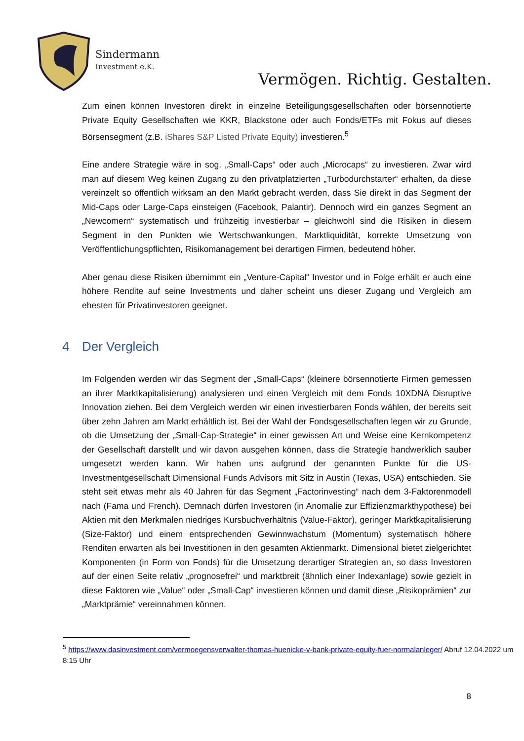Sindermann
Investment e.K.
Vermögen. Richtig. Gestalten.
Zum einen können Investoren direkt in einzelne Beteiligungsgesellschaften oder börsennotierte Private Equity Gesellschaften wie KKR, Blackstone oder auch Fonds/ETFs mit Fokus auf dieses Börsensegment (z.B. iShares S&P Listed Private Equity) investieren.<sup>5</sup>
Eine andere Strategie wäre in sog. „Small-Caps“ oder auch „Microcaps“ zu investieren. Zwar wird man auf diesem Weg keinen Zugang zu den privatplatzierten „Turbodurchstarter“ erhalten, da diese vereinzelt so öffentlich wirksam an den Markt gebracht werden, dass Sie direkt in das Segment der Mid-Caps oder Large-Caps einsteigen (Facebook, Palantir). Dennoch wird ein ganzes Segment an „Newcomern“ systematisch und frühzeitig investierbar – gleichwohl sind die Risiken in diesem Segment in den Punkten wie Wertschwankungen, Marktliquidität, korrekte Umsetzung von Veröffentlichungspflichten, Risikomanagement bei derartigen Firmen, bedeutend höher.
Aber genau diese Risiken übernimmt ein „Venture-Capital“ Investor und in Folge erhält er auch eine höhere Rendite auf seine Investments und daher scheint uns dieser Zugang und Vergleich am ehesten für Privatinvestoren geeignet.
4 Der Vergleich
Im Folgenden werden wir das Segment der „Small-Caps“ (kleinere börsennotierte Firmen gemessen an ihrer Marktkapitalisierung) analysieren und einen Vergleich mit dem Fonds 10XDNA Disruptive Innovation ziehen. Bei dem Vergleich werden wir einen investierbaren Fonds wählen, der bereits seit über zehn Jahren am Markt erhältlich ist. Bei der Wahl der Fondsgesellschaften legen wir zu Grunde, ob die Umsetzung der „Small-Cap-Strategie“ in einer gewissen Art und Weise eine Kernkompetenz der Gesellschaft darstellt und wir davon ausgehen können, dass die Strategie handwerklich sauber umgesetzt werden kann. Wir haben uns aufgrund der genannten Punkte für die US-Investmentgesellschaft Dimensional Funds Advisors mit Sitz in Austin (Texas, USA) entschieden. Sie steht seit etwas mehr als 40 Jahren für das Segment „Factorinvesting“ nach dem 3-Faktorenmodell nach (Fama und French). Demnach dürfen Investoren (in Anomalie zur Effizienzmarkthypothese) bei Aktien mit den Merkmalen niedriges Kursbuchverhältnis (Value-Faktor), geringer Marktkapitalisierung (Size-Faktor) und einem entsprechenden Gewinnwachstum (Momentum) systematisch höhere Renditen erwarten als bei Investitionen in den gesamten Aktienmarkt. Dimensional bietet zielgerichtet Komponenten (in Form von Fonds) für die Umsetzung derartiger Strategien an, so dass Investoren auf der einen Seite relativ „prognosefrei“ und marktbreit (ähnlich einer Indexanlage) sowie gezielt in diese Faktoren wie „Value“ oder „Small-Cap“ investieren können und damit diese „Risikoprämien“ zur „Marktprämie“ vereinnahmen können.
<sup>5</sup> https://www.dasinvestment.com/vermoegensverwalter-thomas-huenicke-v-bank-private-equity-fuer-normalanleger/ Abruf 12.04.2022 um 8:15 Uhr
8